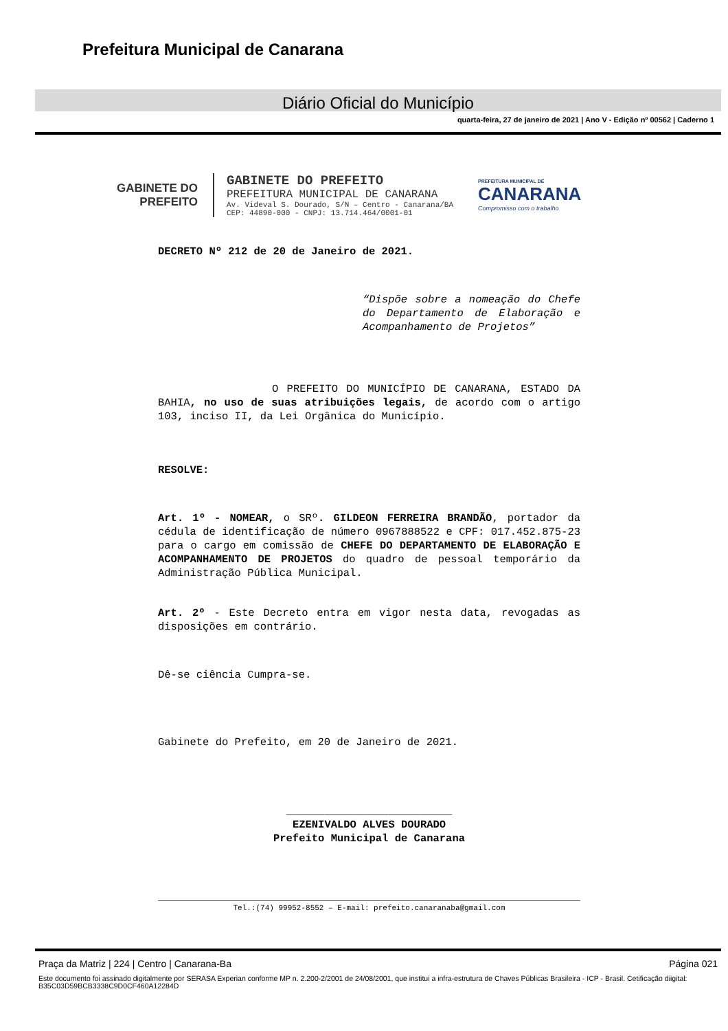Prefeitura Municipal de Canarana
Diário Oficial do Município
quarta-feira, 27 de janeiro de 2021 | Ano V - Edição nº 00562 | Caderno 1
GABINETE DO
PREFEITO
GABINETE DO PREFEITO
PREFEITURA MUNICIPAL DE CANARANA
Av. Videval S. Dourado, S/N – Centro - Canarana/BA
CEP: 44890-000 - CNPJ: 13.714.464/0001-01
PREFEITURA MUNICIPAL DE
CANARANA
Compromisso com o trabalho
DECRETO Nº 212 de 20 de Janeiro de 2021.
“Dispõe sobre a nomeação do Chefe do Departamento de Elaboração e Acompanhamento de Projetos”
O PREFEITO DO MUNICÍPIO DE CANARANA, ESTADO DA BAHIA, no uso de suas atribuições legais, de acordo com o artigo 103, inciso II, da Lei Orgânica do Município.
RESOLVE:
Art. 1º - NOMEAR, o SRº. GILDEON FERREIRA BRANDÃO, portador da cédula de identificação de número 0967888522 e CPF: 017.452.875-23 para o cargo em comissão de CHEFE DO DEPARTAMENTO DE ELABORAÇÃO E ACOMPANHAMENTO DE PROJETOS do quadro de pessoal temporário da Administração Pública Municipal.
Art. 2º - Este Decreto entra em vigor nesta data, revogadas as disposições em contrário.
Dê-se ciência Cumpra-se.
Gabinete do Prefeito, em 20 de Janeiro de 2021.
__________________________
EZENIVALDO ALVES DOURADO
Prefeito Municipal de Canarana
Tel.:(74) 99952-8552 – E-mail: prefeito.canaranaba@gmail.com
Praça da Matriz | 224 | Centro | Canarana-Ba Página 021
Este documento foi assinado digitalmente por SERASA Experian conforme MP n. 2.200-2/2001 de 24/08/2001, que institui a infra-estrutura de Chaves Públicas Brasileira - ICP - Brasil. Cetificação diigital: B35C03D59BCB3338C9D0CF460A12284D